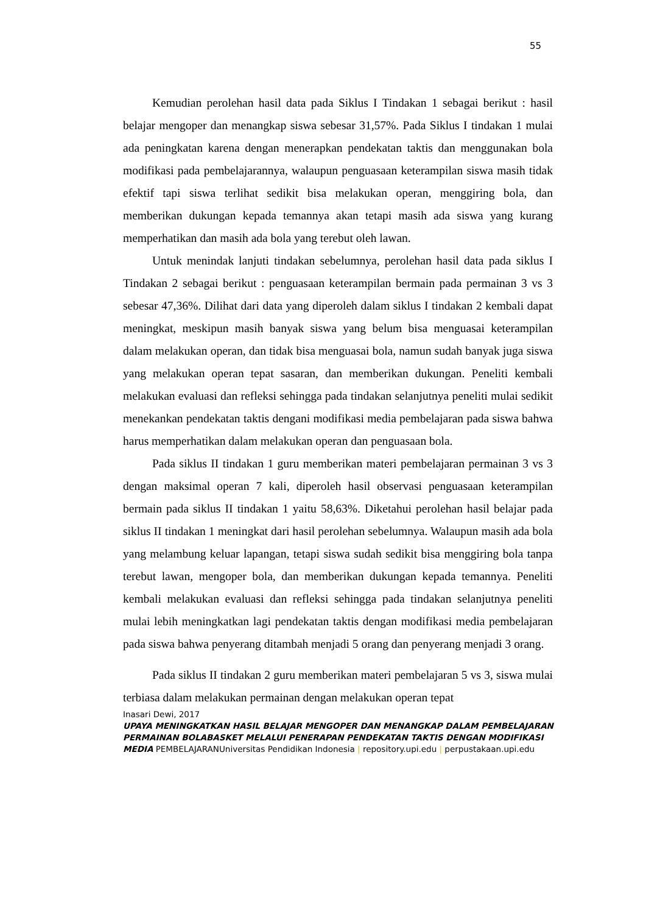55
Kemudian perolehan hasil data pada Siklus I Tindakan 1 sebagai berikut : hasil belajar mengoper dan menangkap siswa sebesar 31,57%. Pada Siklus I tindakan 1 mulai ada peningkatan karena dengan menerapkan pendekatan taktis dan menggunakan bola modifikasi pada pembelajarannya, walaupun penguasaan keterampilan siswa masih tidak efektif tapi siswa terlihat sedikit bisa melakukan operan, menggiring bola, dan memberikan dukungan kepada temannya akan tetapi masih ada siswa yang kurang memperhatikan dan masih ada bola yang terebut oleh lawan.
Untuk menindak lanjuti tindakan sebelumnya, perolehan hasil data pada siklus I Tindakan 2 sebagai berikut : penguasaan keterampilan bermain pada permainan 3 vs 3 sebesar 47,36%. Dilihat dari data yang diperoleh dalam siklus I tindakan 2 kembali dapat meningkat, meskipun masih banyak siswa yang belum bisa menguasai keterampilan dalam melakukan operan, dan tidak bisa menguasai bola, namun sudah banyak juga siswa yang melakukan operan tepat sasaran, dan memberikan dukungan. Peneliti kembali melakukan evaluasi dan refleksi sehingga pada tindakan selanjutnya peneliti mulai sedikit menekankan pendekatan taktis dengani modifikasi media pembelajaran pada siswa bahwa harus memperhatikan dalam melakukan operan dan penguasaan bola.
Pada siklus II tindakan 1 guru memberikan materi pembelajaran permainan 3 vs 3 dengan maksimal operan 7 kali, diperoleh hasil observasi penguasaan keterampilan bermain pada siklus II tindakan 1 yaitu 58,63%. Diketahui perolehan hasil belajar pada siklus II tindakan 1 meningkat dari hasil perolehan sebelumnya. Walaupun masih ada bola yang melambung keluar lapangan, tetapi siswa sudah sedikit bisa menggiring bola tanpa terebut lawan, mengoper bola, dan memberikan dukungan kepada temannya. Peneliti kembali melakukan evaluasi dan refleksi sehingga pada tindakan selanjutnya peneliti mulai lebih meningkatkan lagi pendekatan taktis dengan modifikasi media pembelajaran pada siswa bahwa penyerang ditambah menjadi 5 orang dan penyerang menjadi 3 orang.
Pada siklus II tindakan 2 guru memberikan materi pembelajaran 5 vs 3, siswa mulai terbiasa dalam melakukan permainan dengan melakukan operan tepat
Inasari Dewi, 2017
UPAYA MENINGKATKAN HASIL BELAJAR MENGOPER DAN MENANGKAP DALAM PEMBELAJARAN PERMAINAN BOLABASKET MELALUI PENERAPAN PENDEKATAN TAKTIS DENGAN MODIFIKASI MEDIA PEMBELAJARANUniversitas Pendidikan Indonesia | repository.upi.edu | perpustakaan.upi.edu